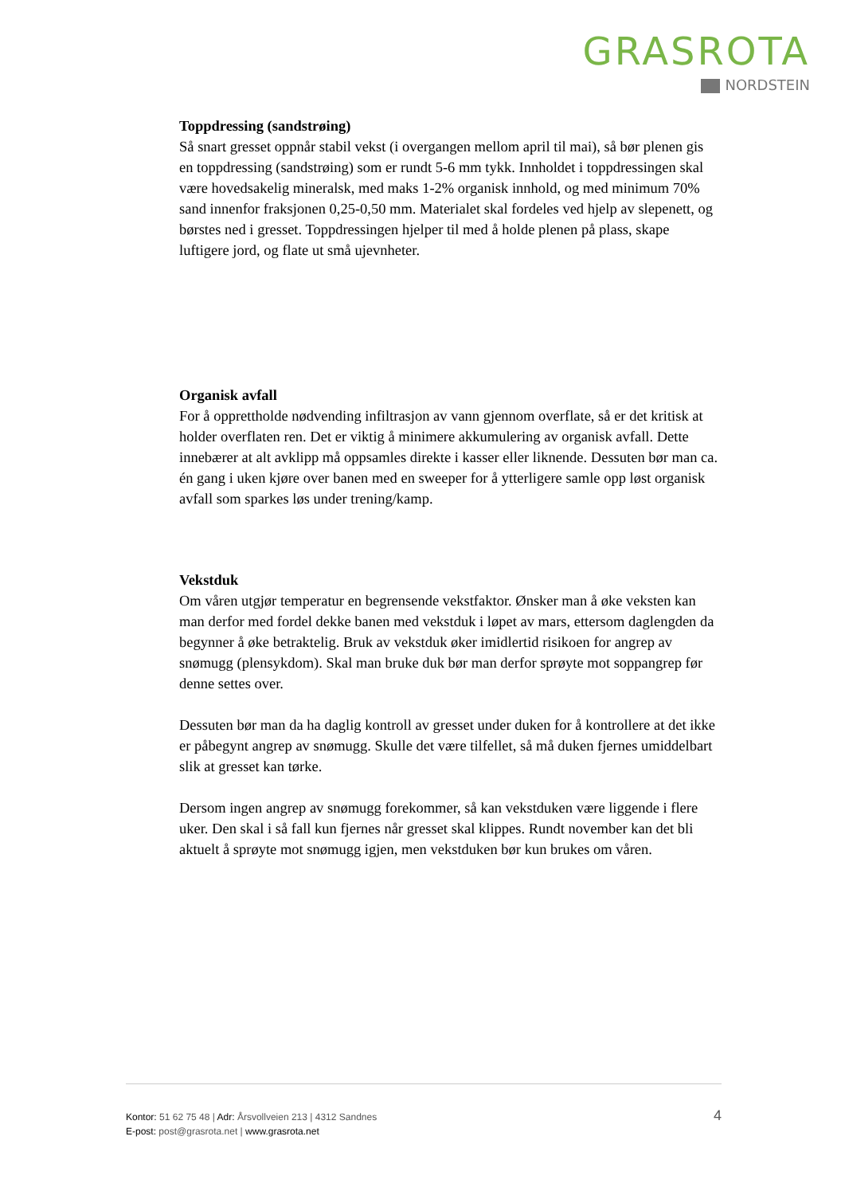GRASROTA
NORDSTEIN
Toppdressing (sandstrøing)
Så snart gresset oppnår stabil vekst (i overgangen mellom april til mai), så bør plenen gis en toppdressing (sandstrøing) som er rundt 5-6 mm tykk. Innholdet i toppdressingen skal være hovedsakelig mineralsk, med maks 1-2% organisk innhold, og med minimum 70% sand innenfor fraksjonen 0,25-0,50 mm. Materialet skal fordeles ved hjelp av slepenett, og børstes ned i gresset. Toppdressingen hjelper til med å holde plenen på plass, skape luftigere jord, og flate ut små ujevnheter.
Organisk avfall
For å opprettholde nødvending infiltrasjon av vann gjennom overflate, så er det kritisk at holder overflaten ren. Det er viktig å minimere akkumulering av organisk avfall. Dette innebærer at alt avklipp må oppsamles direkte i kasser eller liknende. Dessuten bør man ca. én gang i uken kjøre over banen med en sweeper for å ytterligere samle opp løst organisk avfall som sparkes løs under trening/kamp.
Vekstduk
Om våren utgjør temperatur en begrensende vekstfaktor. Ønsker man å øke veksten kan man derfor med fordel dekke banen med vekstduk i løpet av mars, ettersom daglengden da begynner å øke betraktelig. Bruk av vekstduk øker imidlertid risikoen for angrep av snømugg (plensykdom). Skal man bruke duk bør man derfor sprøyte mot soppangrep før denne settes over.
Dessuten bør man da ha daglig kontroll av gresset under duken for å kontrollere at det ikke er påbegynt angrep av snømugg. Skulle det være tilfellet, så må duken fjernes umiddelbart slik at gresset kan tørke.
Dersom ingen angrep av snømugg forekommer, så kan vekstduken være liggende i flere uker. Den skal i så fall kun fjernes når gresset skal klippes. Rundt november kan det bli aktuelt å sprøyte mot snømugg igjen, men vekstduken bør kun brukes om våren.
Kontor: 51 62 75 48 | Adr: Årsvollveien 213 | 4312 Sandnes
E-post: post@grasrota.net | www.grasrota.net
4